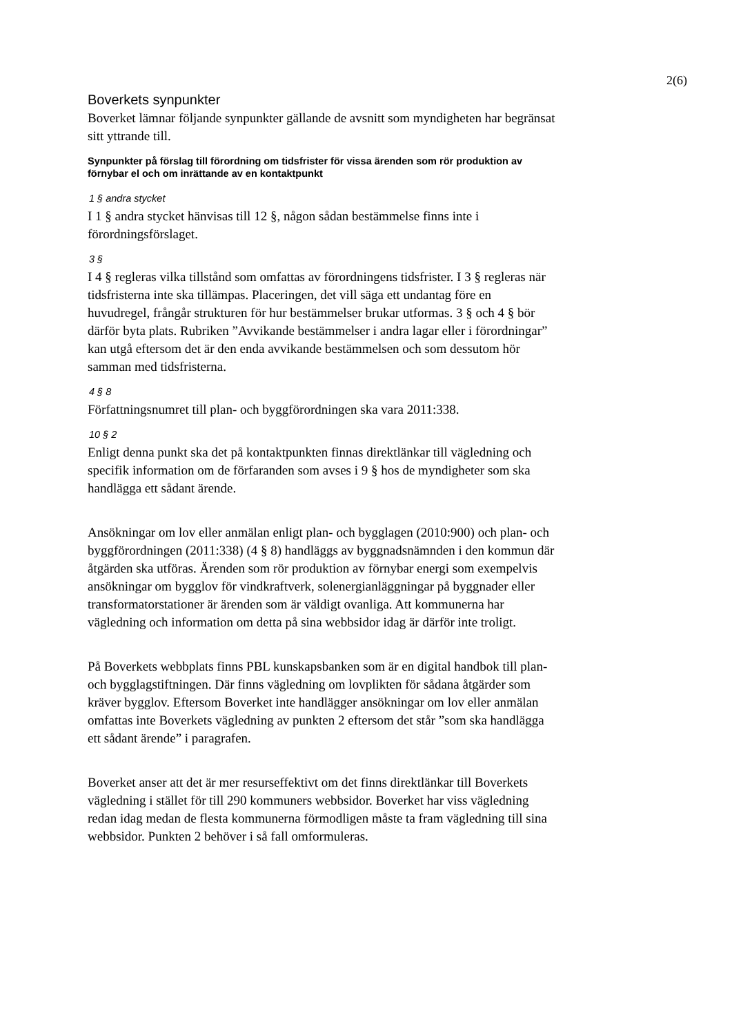2(6)
Boverkets synpunkter
Boverket lämnar följande synpunkter gällande de avsnitt som myndigheten har begränsat sitt yttrande till.
Synpunkter på förslag till förordning om tidsfrister för vissa ärenden som rör produktion av förnybar el och om inrättande av en kontaktpunkt
1 § andra stycket
I 1 § andra stycket hänvisas till 12 §, någon sådan bestämmelse finns inte i förordningsförslaget.
3 §
I 4 § regleras vilka tillstånd som omfattas av förordningens tidsfrister. I 3 § regleras när tidsfristerna inte ska tillämpas. Placeringen, det vill säga ett undantag före en huvudregel, frångår strukturen för hur bestämmelser brukar utformas. 3 § och 4 § bör därför byta plats. Rubriken ”Avvikande bestämmelser i andra lagar eller i förordningar” kan utgå eftersom det är den enda avvikande bestämmelsen och som dessutom hör samman med tidsfristerna.
4 § 8
Författningsnumret till plan- och byggförordningen ska vara 2011:338.
10 § 2
Enligt denna punkt ska det på kontaktpunkten finnas direktlänkar till vägledning och specifik information om de förfaranden som avses i 9 § hos de myndigheter som ska handlägga ett sådant ärende.
Ansökningar om lov eller anmälan enligt plan- och bygglagen (2010:900) och plan- och byggförordningen (2011:338) (4 § 8) handläggs av byggnadsnämnden i den kommun där åtgärden ska utföras. Ärenden som rör produktion av förnybar energi som exempelvis ansökningar om bygglov för vindkraftverk, solenergianläggningar på byggnader eller transformatorstationer är ärenden som är väldigt ovanliga. Att kommunerna har vägledning och information om detta på sina webbsidor idag är därför inte troligt.
På Boverkets webbplats finns PBL kunskapsbanken som är en digital handbok till plan- och bygglagstiftningen. Där finns vägledning om lovplikten för sådana åtgärder som kräver bygglov. Eftersom Boverket inte handlägger ansökningar om lov eller anmälan omfattas inte Boverkets vägledning av punkten 2 eftersom det står ”som ska handlägga ett sådant ärende” i paragrafen.
Boverket anser att det är mer resurseffektivt om det finns direktlänkar till Boverkets vägledning i stället för till 290 kommuners webbsidor. Boverket har viss vägledning redan idag medan de flesta kommunerna förmodligen måste ta fram vägledning till sina webbsidor. Punkten 2 behöver i så fall omformuleras.